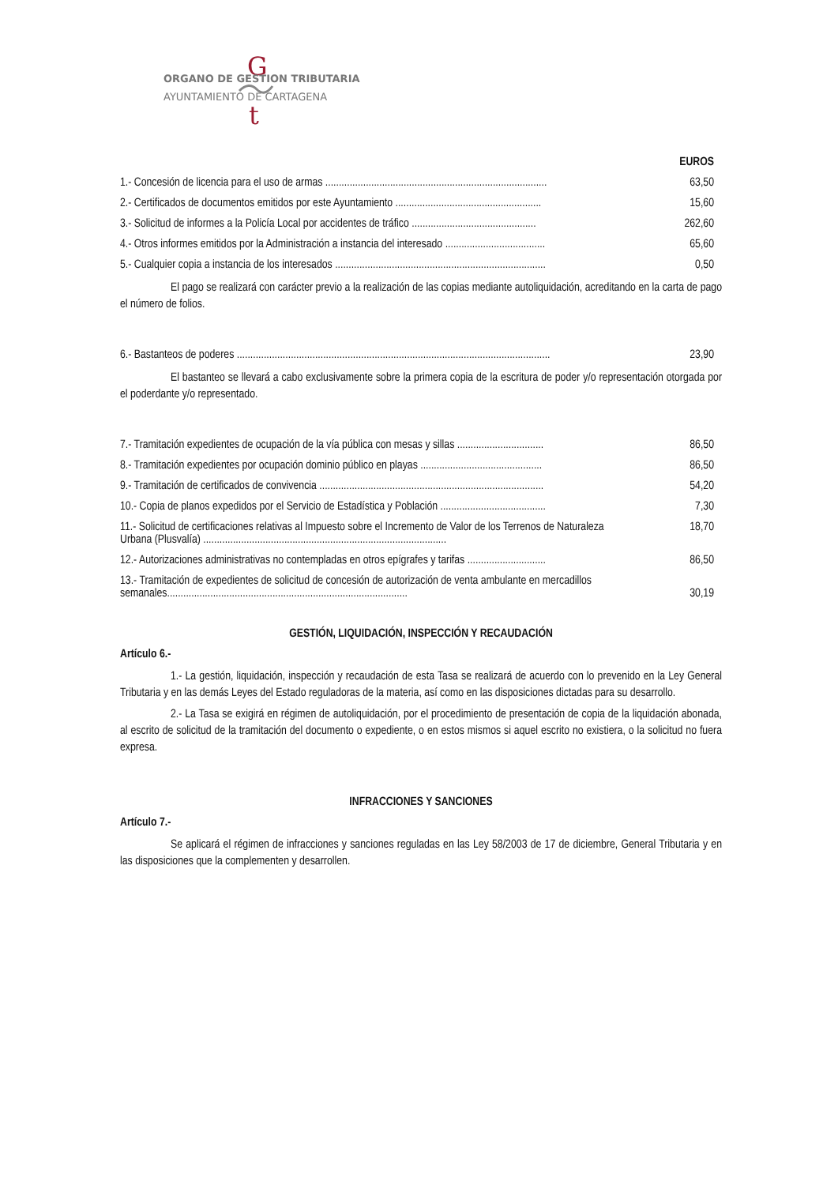G
t
ORGANO DE GESTION TRIBUTARIA
AYUNTAMIENTO DE CARTAGENA
| | EUROS |
| 1.- Concesión de licencia para el uso de armas .................................................................................. | 63,50 |
| 2.- Certificados de documentos emitidos por este Ayuntamiento ...................................................... | 15,60 |
| 3.- Solicitud de informes a la Policía Local por accidentes de tráfico .............................................. | 262,60 |
| 4.- Otros informes emitidos por la Administración a instancia del interesado ..................................... | 65,60 |
| 5.- Cualquier copia a instancia de los interesados .............................................................................. | 0,50 |
El pago se realizará con carácter previo a la realización de las copias mediante autoliquidación, acreditando en la carta de pago el número de folios.
| 6.- Bastanteos de poderes .................................................................................................................... | 23,90 |
El bastanteo se llevará a cabo exclusivamente sobre la primera copia de la escritura de poder y/o representación otorgada por el poderdante y/o representado.
| 7.- Tramitación expedientes de ocupación de la vía pública con mesas y sillas ................................ | 86,50 |
| 8.- Tramitación expedientes por ocupación dominio público en playas ............................................. | 86,50 |
| 9.- Tramitación de certificados de convivencia ................................................................................... | 54,20 |
| 10.- Copia de planos expedidos por el Servicio de Estadística y Población ....................................... | 7,30 |
| 11.- Solicitud de certificaciones relativas al Impuesto sobre el Incremento de Valor de los Terrenos de Naturaleza Urbana (Plusvalía) .......................................................................................... | 18,70 |
| 12.- Autorizaciones administrativas no contempladas en otros epígrafes y tarifas ............................. | 86,50 |
| 13.- Tramitación de expedientes de solicitud de concesión de autorización de venta ambulante en mercadillos semanales......................................................................................... | 30,19 |
GESTIÓN, LIQUIDACIÓN, INSPECCIÓN Y RECAUDACIÓN
Artículo 6.-
1.- La gestión, liquidación, inspección y recaudación de esta Tasa se realizará de acuerdo con lo prevenido en la Ley General Tributaria y en las demás Leyes del Estado reguladoras de la materia, así como en las disposiciones dictadas para su desarrollo.
2.- La Tasa se exigirá en régimen de autoliquidación, por el procedimiento de presentación de copia de la liquidación abonada, al escrito de solicitud de la tramitación del documento o expediente, o en estos mismos si aquel escrito no existiera, o la solicitud no fuera expresa.
INFRACCIONES Y SANCIONES
Artículo 7.-
Se aplicará el régimen de infracciones y sanciones reguladas en las Ley 58/2003 de 17 de diciembre, General Tributaria y en las disposiciones que la complementen y desarrollen.